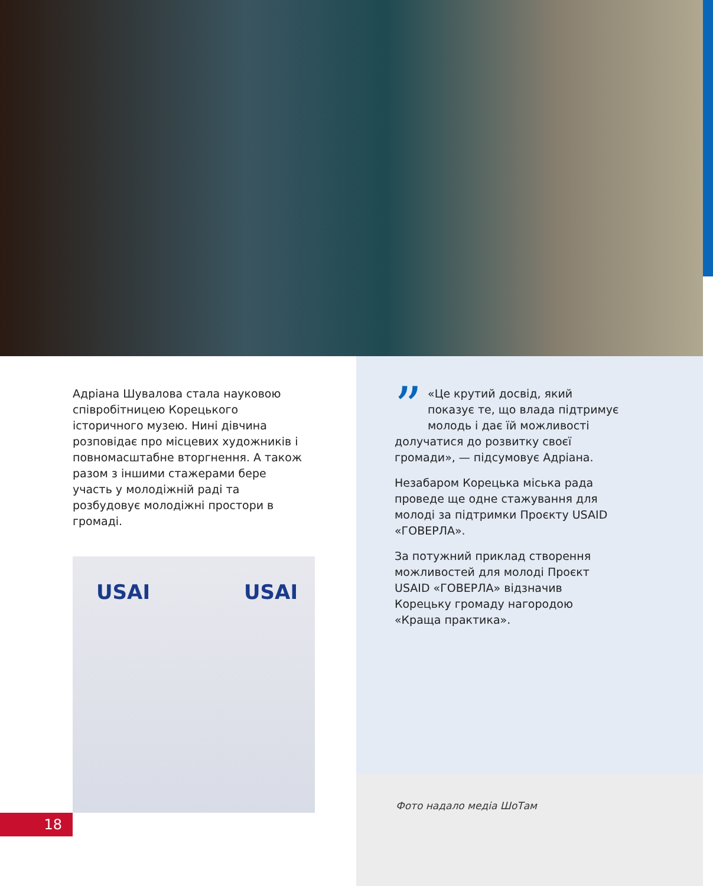Адріана Шувалова стала науковою співробітницею Корецького історичного музею. Нині дівчина розповідає про місцевих художників і повномасштабне вторгнення. А також разом з іншими стажерами бере участь у молодіжній раді та розбудовує молодіжні простори в громаді.
” «Це крутий досвід, який показує те, що влада підтримує молодь і дає їй можливості долучатися до розвитку своєї громади», — підсумовує Адріана.
Незабаром Корецька міська рада проведе ще одне стажування для молоді за підтримки Проєкту USAID «ГОВЕРЛА».
За потужний приклад створення можливостей для молоді Проєкт USAID «ГОВЕРЛА» відзначив Корецьку громаду нагородою «Краща практика».
USAI USAI
18
Фото надало медіа ШоТам